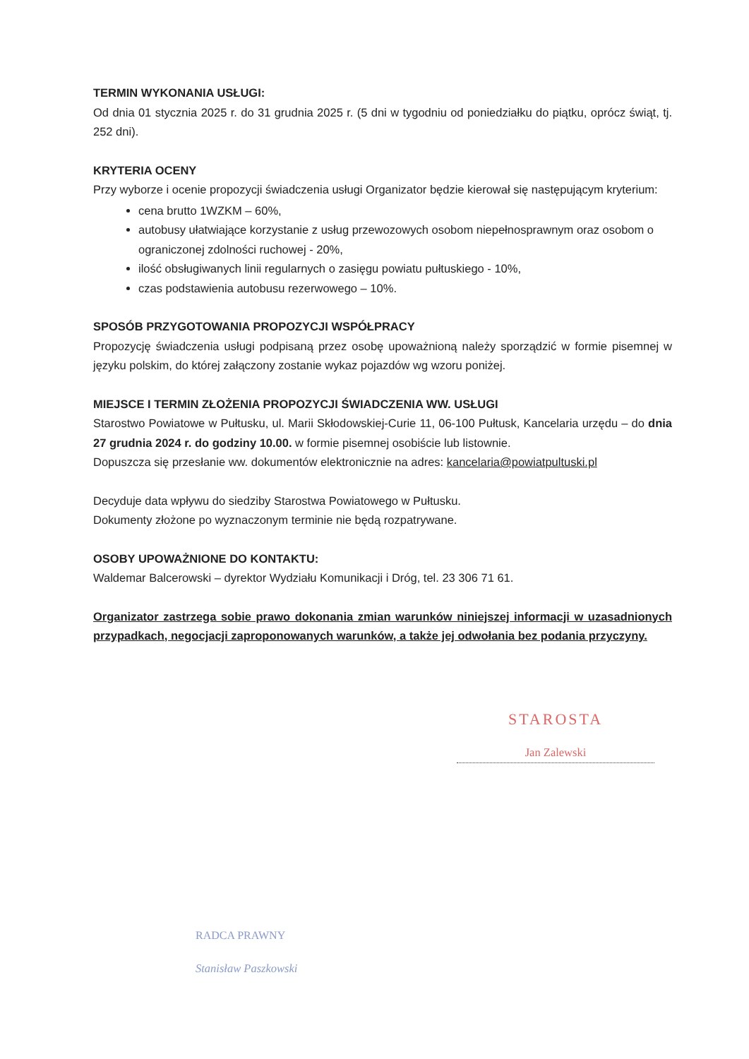TERMIN WYKONANIA USŁUGI:
Od dnia 01 stycznia 2025 r. do 31 grudnia 2025 r. (5 dni w tygodniu od poniedziałku do piątku, oprócz świąt, tj. 252 dni).
KRYTERIA OCENY
Przy wyborze i ocenie propozycji świadczenia usługi Organizator będzie kierował się następującym kryterium:
cena brutto 1WZKM – 60%,
autobusy ułatwiające korzystanie z usług przewozowych osobom niepełnosprawnym oraz osobom o ograniczonej zdolności ruchowej - 20%,
ilość obsługiwanych linii regularnych o zasięgu powiatu pułtuskiego - 10%,
czas podstawienia autobusu rezerwowego – 10%.
SPOSÓB PRZYGOTOWANIA PROPOZYCJI WSPÓŁPRACY
Propozycję świadczenia usługi podpisaną przez osobę upoważnioną należy sporządzić w formie pisemnej w języku polskim, do której załączony zostanie wykaz pojazdów wg wzoru poniżej.
MIEJSCE I TERMIN ZŁOŻENIA PROPOZYCJI ŚWIADCZENIA WW. USŁUGI
Starostwo Powiatowe w Pułtusku, ul. Marii Skłodowskiej-Curie 11, 06-100 Pułtusk, Kancelaria urzędu – do dnia 27 grudnia 2024 r. do godziny 10.00. w formie pisemnej osobiście lub listownie.
Dopuszcza się przesłanie ww. dokumentów elektronicznie na adres: kancelaria@powiatpultuski.pl
Decyduje data wpływu do siedziby Starostwa Powiatowego w Pułtusku.
Dokumenty złożone po wyznaczonym terminie nie będą rozpatrywane.
OSOBY UPOWAŻNIONE DO KONTAKTU:
Waldemar Balcerowski – dyrektor Wydziału Komunikacji i Dróg, tel. 23 306 71 61.
Organizator zastrzega sobie prawo dokonania zmian warunków niniejszej informacji w uzasadnionych przypadkach, negocjacji zaproponowanych warunków, a także jej odwołania bez podania przyczyny.
STAROSTA
Jan Zalewski
RADCA PRAWNY
Stanisław Paszkowski